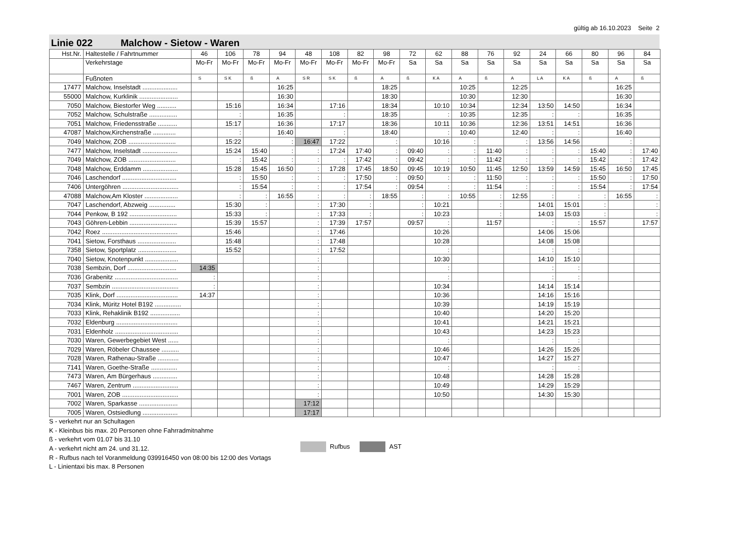gültig ab 16.10.2023 Seite 2
Linie 022 Malchow - Sietow - Waren
| Hst.Nr. | Haltestelle / Fahrtnummer | 46 | 106 | 78 | 94 | 48 | 108 | 82 | 98 | 72 | 62 | 88 | 76 | 92 | 24 | 66 | 80 | 96 | 84 |
| --- | --- | --- | --- | --- | --- | --- | --- | --- | --- | --- | --- | --- | --- | --- | --- | --- | --- | --- | --- |
| | Verkehrstage | Mo-Fr | Mo-Fr | Mo-Fr | Mo-Fr | Mo-Fr | Mo-Fr | Mo-Fr | Mo-Fr | Sa | Sa | Sa | Sa | Sa | Sa | Sa | Sa | Sa | Sa |
| | Fußnoten | S | S K | ß | A | S R | S K | ß | A | ß | K A | A | ß | A | L A | K A | ß | A | ß |
| 17477 | Malchow, Inselstadt .................... | | | | 16:25 | | | | 18:25 | | | 10:25 | | 12:25 | | | | 16:25 | |
| 55000 | Malchow, Kurklinik ...................... | | | | 16:30 | | | | 18:30 | | | 10:30 | | 12:30 | | | | 16:30 | |
| 7050 | Malchow, Biestorfer Weg ........... | | 15:16 | | 16:34 | | 17:16 | | 18:34 | | 10:10 | 10:34 | | 12:34 | 13:50 | 14:50 | | 16:34 | |
| 7052 | Malchow, Schulstraße ................ | | : | | 16:35 | | : | | 18:35 | | : | 10:35 | | 12:35 | : | : | | 16:35 | |
| 7051 | Malchow, Friedensstraße ........... | | 15:17 | | 16:36 | | 17:17 | | 18:36 | | 10:11 | 10:36 | | 12:36 | 13:51 | 14:51 | | 16:36 | |
| 47087 | Malchow,Kirchenstraße ............. | | : | | 16:40 | | : | | 18:40 | | : | 10:40 | | 12:40 | : | : | | 16:40 | |
| 7049 | Malchow, ZOB ........................... | | 15:22 | | : | 16:47 | 17:22 | | : | | 10:16 | : | | : | 13:56 | 14:56 | | : | |
| 7477 | Malchow, Inselstadt .................... | | 15:24 | 15:40 | : | : | 17:24 | 17:40 | : | 09:40 | : | : | 11:40 | : | : | : | 15:40 | : | 17:40 |
| 7049 | Malchow, ZOB ........................... | | : | 15:42 | : | : | : | 17:42 | : | 09:42 | : | : | 11:42 | : | : | : | 15:42 | : | 17:42 |
| 7048 | Malchow, Erddamm .................... | | 15:28 | 15:45 | 16:50 | : | 17:28 | 17:45 | 18:50 | 09:45 | 10:19 | 10:50 | 11:45 | 12:50 | 13:59 | 14:59 | 15:45 | 16:50 | 17:45 |
| 7046 | Laschendorf ............................... | | : | 15:50 | : | : | : | 17:50 | : | 09:50 | : | : | 11:50 | : | : | : | 15:50 | : | 17:50 |
| 7406 | Untergöhren ................................ | | : | 15:54 | : | : | : | 17:54 | : | 09:54 | : | : | 11:54 | : | : | : | 15:54 | : | 17:54 |
| 47088 | Malchow,Am Kloster ................... | | : | : | 16:55 | : | : | : | 18:55 | : | : | 10:55 | : | 12:55 | : | : | : | 16:55 | : |
| 7047 | Laschendorf, Abzweig ............... | | 15:30 | : | | : | 17:30 | : | | : | 10:21 | | : | | 14:01 | 15:01 | : | | : |
| 7044 | Penkow, B 192 ........................... | | 15:33 | : | | : | 17:33 | : | | : | 10:23 | | : | | 14:03 | 15:03 | : | | : |
| 7043 | Göhren-Lebbin ........................... | | 15:39 | 15:57 | | : | 17:39 | 17:57 | | 09:57 | : | | 11:57 | | : | : | 15:57 | | 17:57 |
| 7042 | Roez ........................................... | | 15:46 | | | : | 17:46 | | | | 10:26 | | | | 14:06 | 15:06 | | | |
| 7041 | Sietow, Forsthaus ...................... | | 15:48 | | | : | 17:48 | | | | 10:28 | | | | 14:08 | 15:08 | | | |
| 7358 | Sietow, Sportplatz ...................... | | 15:52 | | | : | 17:52 | | | | : | | | | : | : | | | |
| 7040 | Sietow, Knotenpunkt ................... | | | | | : | | | | | 10:30 | | | | 14:10 | 15:10 | | | |
| 7038 | Sembzin, Dorf ............................ | 14:35 | | | | : | | | | | : | | | | : | : | | | |
| 7036 | Grabenitz .................................... | : | | | | : | | | | | : | | | | : | : | | | |
| 7037 | Sembzin ...................................... | : | | | | : | | | | | 10:34 | | | | 14:14 | 15:14 | | | |
| 7035 | Klink, Dorf ................................... | 14:37 | | | | : | | | | | 10:36 | | | | 14:16 | 15:16 | | | |
| 7034 | Klink, Müritz Hotel B192 ............... | | | | | : | | | | | 10:39 | | | | 14:19 | 15:19 | | | |
| 7033 | Klink, Rehaklinik B192 ................. | | | | | : | | | | | 10:40 | | | | 14:20 | 15:20 | | | |
| 7032 | Eldenburg ................................... | | | | | : | | | | | 10:41 | | | | 14:21 | 15:21 | | | |
| 7031 | Eldenholz .................................... | | | | | : | | | | | 10:43 | | | | 14:23 | 15:23 | | | |
| 7030 | Waren, Gewerbegebiet West ...... | | | | | : | | | | | : | | | | : | : | | | |
| 7029 | Waren, Röbeler Chaussee .......... | | | | | : | | | | | 10:46 | | | | 14:26 | 15:26 | | | |
| 7028 | Waren, Rathenau-Straße ............ | | | | | : | | | | | 10:47 | | | | 14:27 | 15:27 | | | |
| 7141 | Waren, Goethe-Straße ............... | | | | | : | | | | | : | | | | : | : | | | |
| 7473 | Waren, Am Bürgerhaus .............. | | | | | : | | | | | 10:48 | | | | 14:28 | 15:28 | | | |
| 7467 | Waren, Zentrum .......................... | | | | | : | | | | | 10:49 | | | | 14:29 | 15:29 | | | |
| 7001 | Waren, ZOB ................................ | | | | | : | | | | | 10:50 | | | | 14:30 | 15:30 | | | |
| 7002 | Waren, Sparkasse ...................... | | | | | 17:12 | | | | | | | | | | | | | |
| 7005 | Waren, Ostsiedlung .................... | | | | | 17:17 | | | | | | | | | | | | | |
S - verkehrt nur an Schultagen
K - Kleinbus bis max. 20 Personen ohne Fahrradmitnahme
ß - verkehrt vom 01.07 bis 31.10
A - verkehrt nicht am 24. und 31.12.
R - Rufbus nach tel Voranmeldung 039916450 von 08:00 bis 12:00 des Vortags
L - Linientaxi bis max. 8 Personen
Rufbus AST